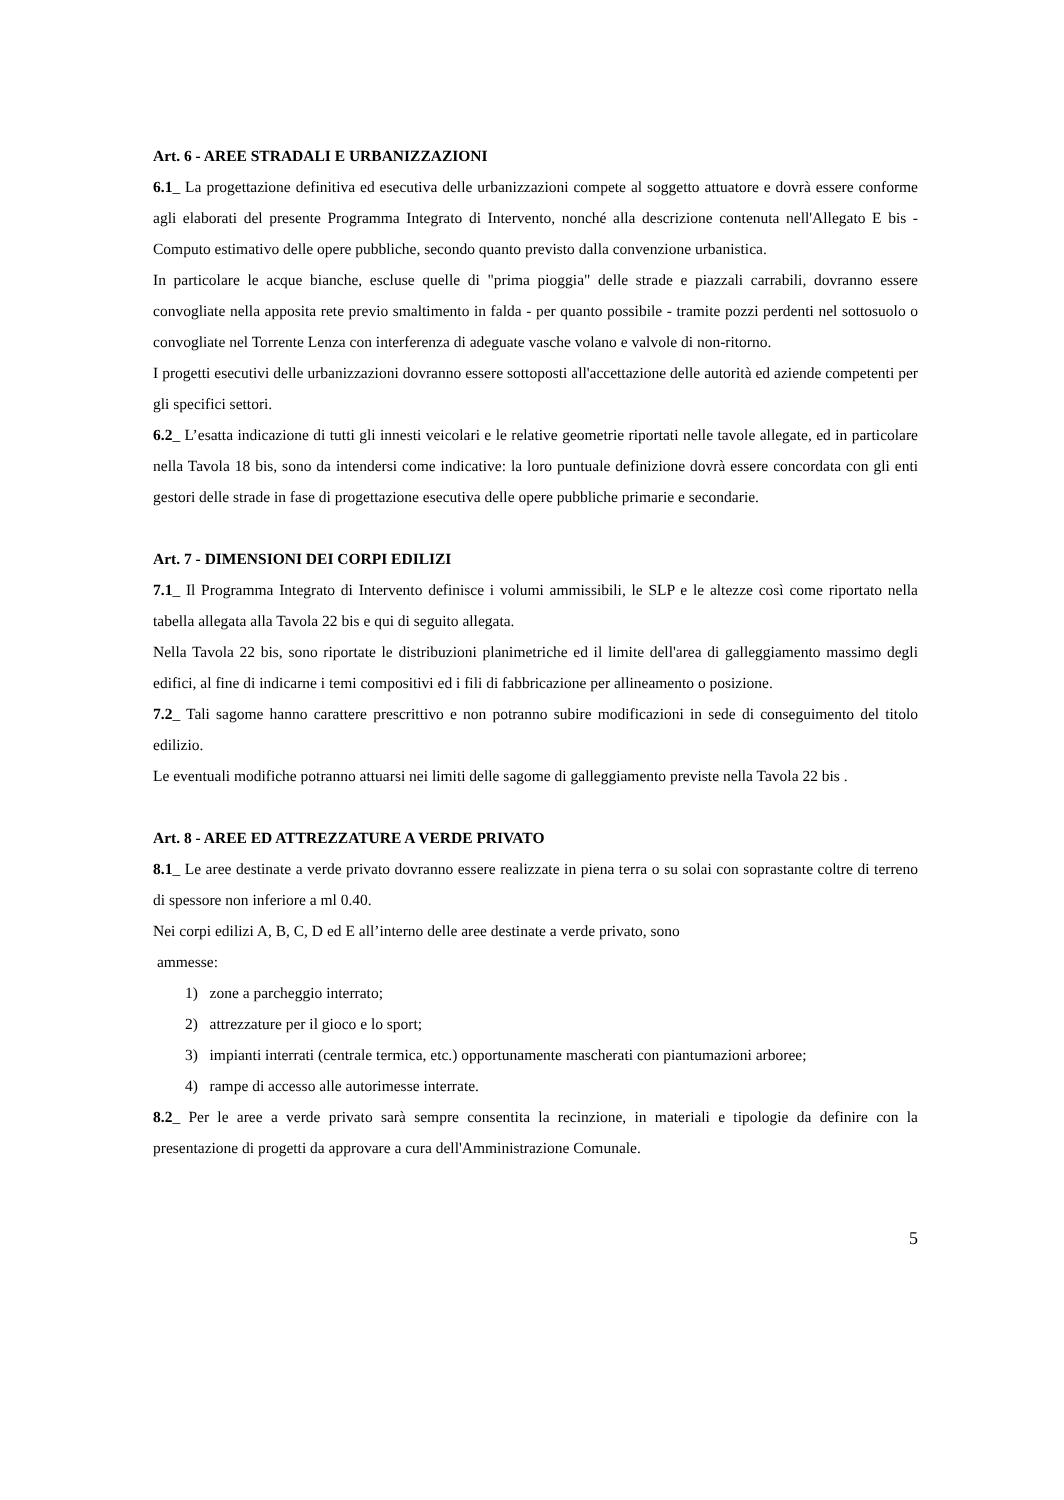Art. 6 - AREE STRADALI E URBANIZZAZIONI
6.1_ La progettazione definitiva ed esecutiva delle urbanizzazioni compete al soggetto attuatore e dovrà essere conforme agli elaborati del presente Programma Integrato di Intervento, nonché alla descrizione contenuta nell'Allegato E bis - Computo estimativo delle opere pubbliche, secondo quanto previsto dalla convenzione urbanistica.
In particolare le acque bianche, escluse quelle di "prima pioggia" delle strade e piazzali carrabili, dovranno essere convogliate nella apposita rete previo smaltimento in falda - per quanto possibile - tramite pozzi perdenti nel sottosuolo o convogliate nel Torrente Lenza con interferenza di adeguate vasche volano e valvole di non-ritorno.
I progetti esecutivi delle urbanizzazioni dovranno essere sottoposti all'accettazione delle autorità ed aziende competenti per gli specifici settori.
6.2_ L’esatta indicazione di tutti gli innesti veicolari e le relative geometrie riportati nelle tavole allegate, ed in particolare nella Tavola 18 bis, sono da intendersi come indicative: la loro puntuale definizione dovrà essere concordata con gli enti gestori delle strade in fase di progettazione esecutiva delle opere pubbliche primarie e secondarie.
Art. 7 - DIMENSIONI DEI CORPI EDILIZI
7.1_ Il Programma Integrato di Intervento definisce i volumi ammissibili, le SLP e le altezze così come riportato nella tabella allegata alla Tavola 22 bis e qui di seguito allegata.
Nella Tavola 22 bis, sono riportate le distribuzioni planimetriche ed il limite dell'area di galleggiamento massimo degli edifici, al fine di indicarne i temi compositivi ed i fili di fabbricazione per allineamento o posizione.
7.2_ Tali sagome hanno carattere prescrittivo e non potranno subire modificazioni in sede di conseguimento del titolo edilizio.
Le eventuali modifiche potranno attuarsi nei limiti delle sagome di galleggiamento previste nella Tavola 22 bis .
Art. 8 - AREE ED ATTREZZATURE A VERDE PRIVATO
8.1_ Le aree destinate a verde privato dovranno essere realizzate in piena terra o su solai con soprastante coltre di terreno di spessore non inferiore a ml 0.40.
Nei corpi edilizi A, B, C, D ed E all’interno delle aree destinate a verde privato, sono
ammesse:
1) zone a parcheggio interrato;
2) attrezzature per il gioco e lo sport;
3) impianti interrati (centrale termica, etc.) opportunamente mascherati con piantumazioni arboree;
4) rampe di accesso alle autorimesse interrate.
8.2_ Per le aree a verde privato sarà sempre consentita la recinzione, in materiali e tipologie da definire con la presentazione di progetti da approvare a cura dell'Amministrazione Comunale.
5